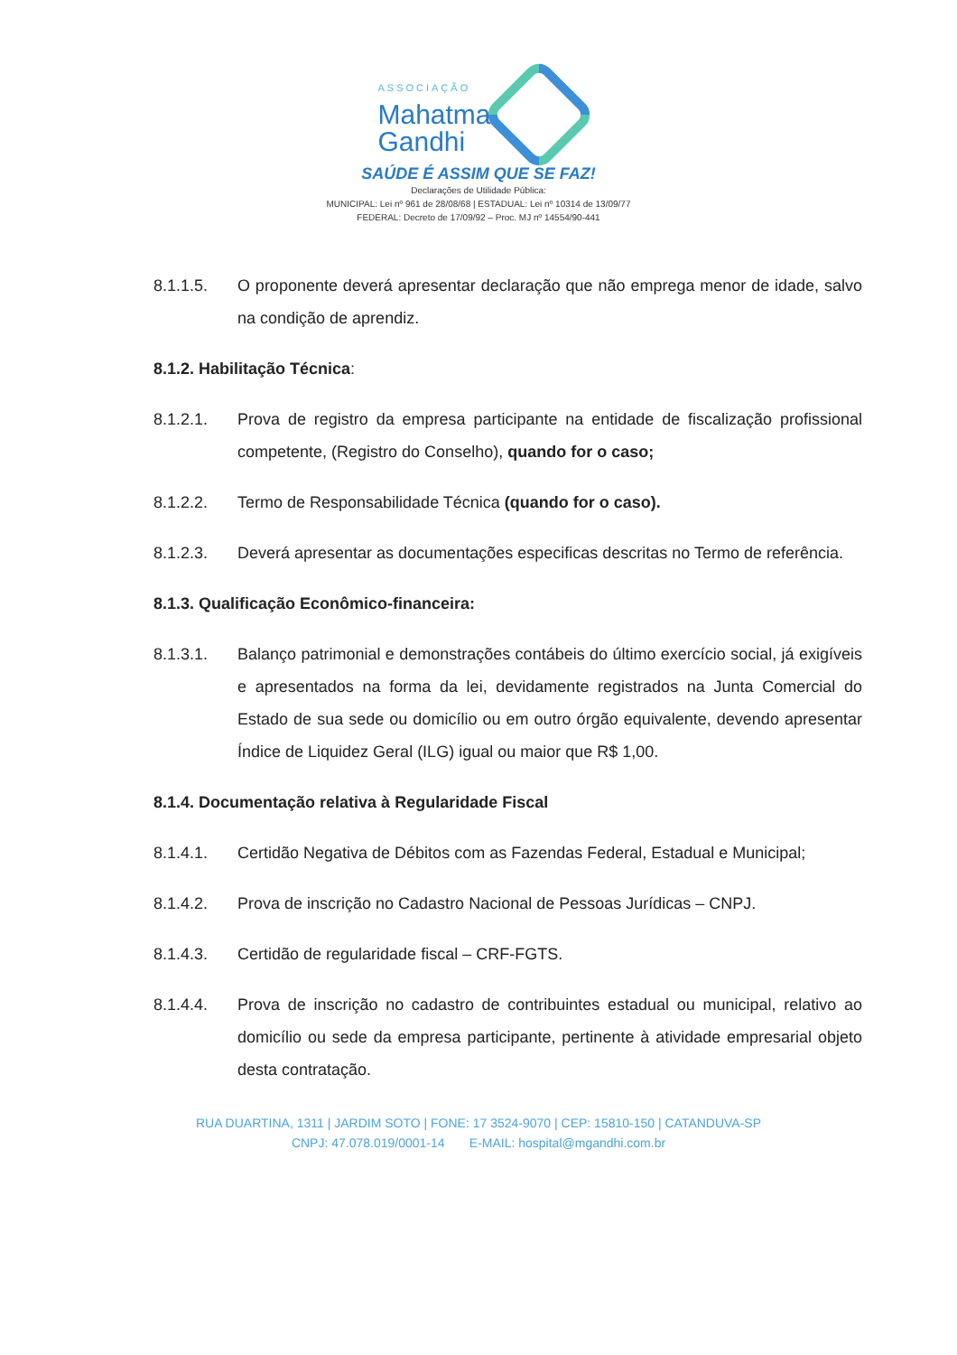ASSOCIAÇÃO
Mahatma
Gandhi
SAÚDE É ASSIM QUE SE FAZ!
Declarações de Utilidade Pública:
MUNICIPAL: Lei nº 961 de 28/08/68 | ESTADUAL: Lei nº 10314 de 13/09/77
FEDERAL: Decreto de 17/09/92 – Proc. MJ nº 14554/90-441
8.1.1.5. O proponente deverá apresentar declaração que não emprega menor de idade, salvo na condição de aprendiz.
8.1.2. Habilitação Técnica:
8.1.2.1. Prova de registro da empresa participante na entidade de fiscalização profissional competente, (Registro do Conselho), quando for o caso;
8.1.2.2. Termo de Responsabilidade Técnica (quando for o caso).
8.1.2.3. Deverá apresentar as documentações especificas descritas no Termo de referência.
8.1.3. Qualificação Econômico-financeira:
8.1.3.1. Balanço patrimonial e demonstrações contábeis do último exercício social, já exigíveis e apresentados na forma da lei, devidamente registrados na Junta Comercial do Estado de sua sede ou domicílio ou em outro órgão equivalente, devendo apresentar Índice de Liquidez Geral (ILG) igual ou maior que R$ 1,00.
8.1.4. Documentação relativa à Regularidade Fiscal
8.1.4.1. Certidão Negativa de Débitos com as Fazendas Federal, Estadual e Municipal;
8.1.4.2. Prova de inscrição no Cadastro Nacional de Pessoas Jurídicas – CNPJ.
8.1.4.3. Certidão de regularidade fiscal – CRF-FGTS.
8.1.4.4. Prova de inscrição no cadastro de contribuintes estadual ou municipal, relativo ao domicílio ou sede da empresa participante, pertinente à atividade empresarial objeto desta contratação.
RUA DUARTINA, 1311 | JARDIM SOTO | FONE: 17 3524-9070 | CEP: 15810-150 | CATANDUVA-SP
CNPJ: 47.078.019/0001-14 E-MAIL: hospital@mgandhi.com.br